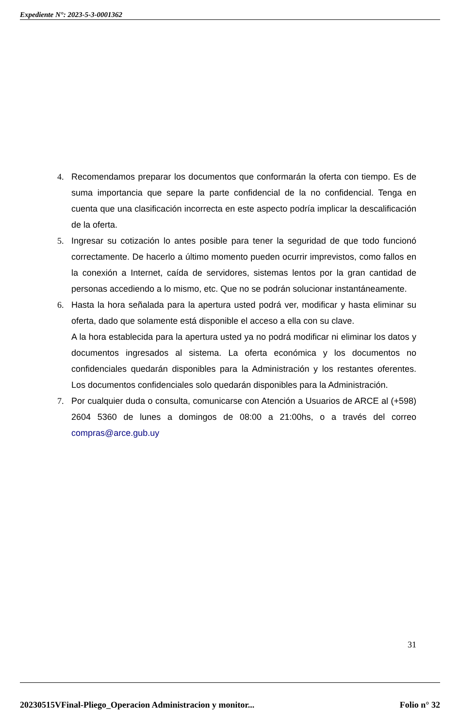Expediente N°: 2023-5-3-0001362
4. Recomendamos preparar los documentos que conformarán la oferta con tiempo. Es de suma importancia que separe la parte confidencial de la no confidencial. Tenga en cuenta que una clasificación incorrecta en este aspecto podría implicar la descalificación de la oferta.
5. Ingresar su cotización lo antes posible para tener la seguridad de que todo funcionó correctamente. De hacerlo a último momento pueden ocurrir imprevistos, como fallos en la conexión a Internet, caída de servidores, sistemas lentos por la gran cantidad de personas accediendo a lo mismo, etc. Que no se podrán solucionar instantáneamente.
6. Hasta la hora señalada para la apertura usted podrá ver, modificar y hasta eliminar su oferta, dado que solamente está disponible el acceso a ella con su clave.
A la hora establecida para la apertura usted ya no podrá modificar ni eliminar los datos y documentos ingresados al sistema. La oferta económica y los documentos no confidenciales quedarán disponibles para la Administración y los restantes oferentes. Los documentos confidenciales solo quedarán disponibles para la Administración.
7. Por cualquier duda o consulta, comunicarse con Atención a Usuarios de ARCE al (+598) 2604 5360 de lunes a domingos de 08:00 a 21:00hs, o a través del correo compras@arce.gub.uy
31
20230515VFinal-Pliego_Operacion Administracion y monitor... Folio n° 32